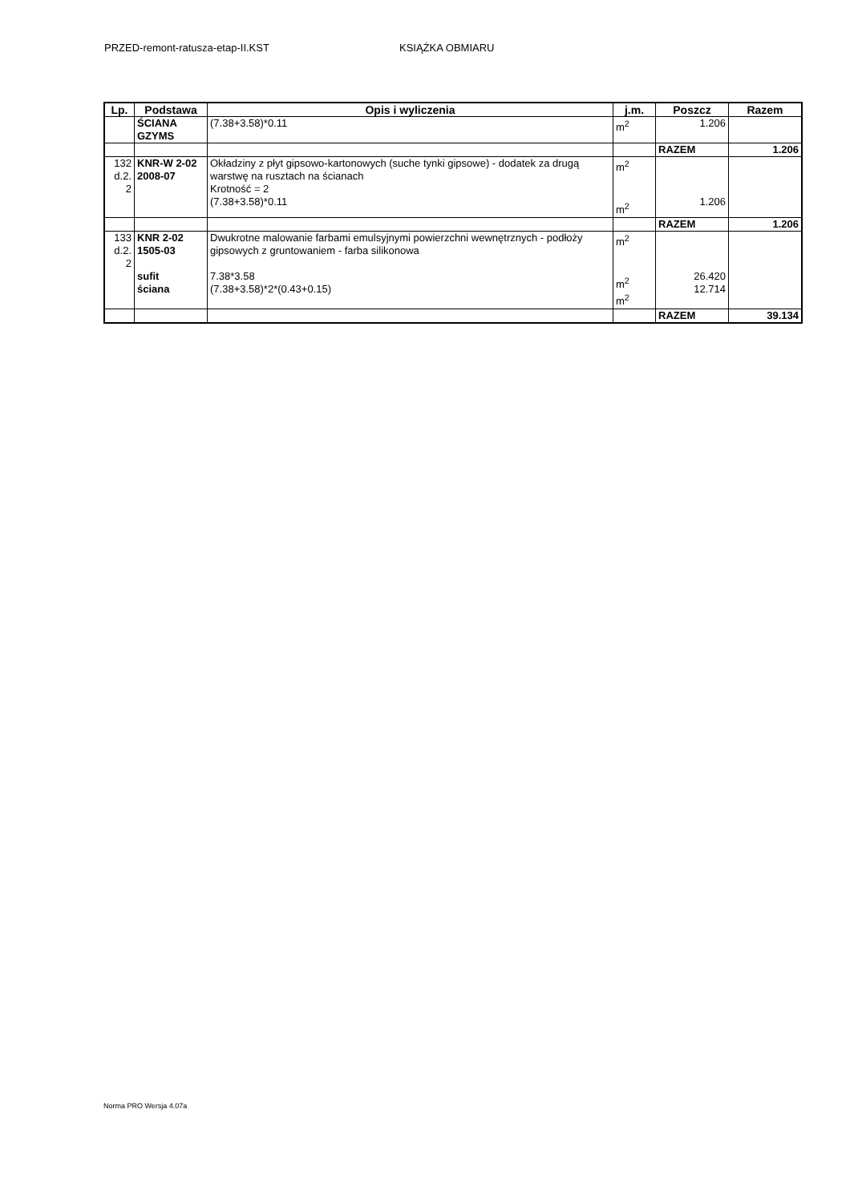PRZED-remont-ratusza-etap-II.KST KSIĄŻKA OBMIARU
| Lp. | Podstawa | Opis i wyliczenia | j.m. | Poszcz | Razem |
| --- | --- | --- | --- | --- | --- |
| | ŚCIANA GZYMS | (7.38+3.58)*0.11 | m<sup>2</sup> | 1.206 | |
| | | | | RAZEM | 1.206 |
| 132 d.2. 2 | KNR-W 2-02 2008-07 | Okładziny z płyt gipsowo-kartonowych (suche tynki gipsowe) - dodatek za drugą warstwę na rusztach na ścianach Krotność = 2 (7.38+3.58)*0.11 | m<sup>2</sup> m<sup>2</sup> | 1.206 | |
| | | | | RAZEM | 1.206 |
| 133 d.2. 2 | KNR 2-02 1505-03 sufit ściana | Dwukrotne malowanie farbami emulsyjnymi powierzchni wewnętrznych - podłoży gipsowych z gruntowaniem - farba silikonowa 7.38*3.58 (7.38+3.58)*2*(0.43+0.15) | m<sup>2</sup> m<sup>2</sup> m<sup>2</sup> | 26.420 12.714 | |
| | | | | RAZEM | 39.134 |
Norma PRO Wersja 4.07a